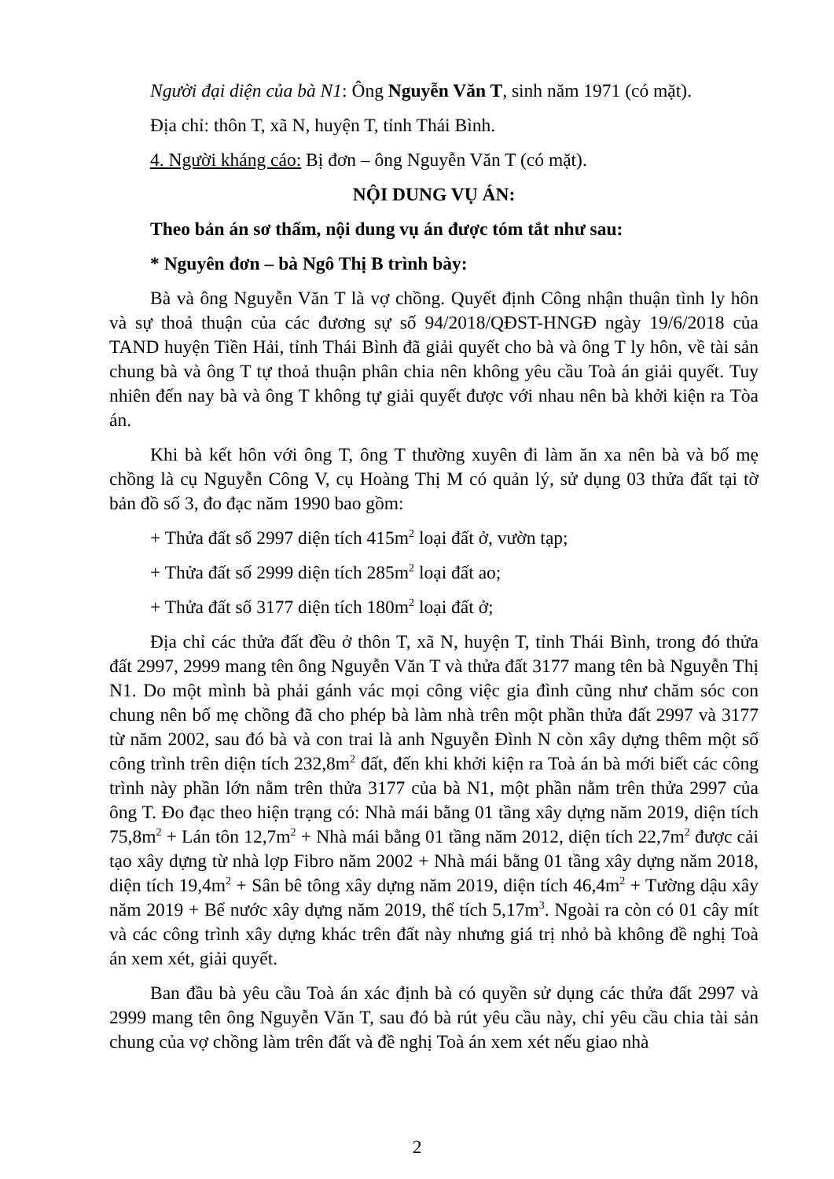Người đại diện của bà N1: Ông Nguyễn Văn T, sinh năm 1971 (có mặt).
Địa chỉ: thôn T, xã N, huyện T, tỉnh Thái Bình.
4. Người kháng cáo: Bị đơn – ông Nguyễn Văn T (có mặt).
NỘI DUNG VỤ ÁN:
Theo bản án sơ thẩm, nội dung vụ án được tóm tắt như sau:
* Nguyên đơn – bà Ngô Thị B trình bày:
Bà và ông Nguyễn Văn T là vợ chồng. Quyết định Công nhận thuận tình ly hôn và sự thoả thuận của các đương sự số 94/2018/QĐST-HNGĐ ngày 19/6/2018 của TAND huyện Tiền Hải, tỉnh Thái Bình đã giải quyết cho bà và ông T ly hôn, về tài sản chung bà và ông T tự thoả thuận phân chia nên không yêu cầu Toà án giải quyết. Tuy nhiên đến nay bà và ông T không tự giải quyết được với nhau nên bà khởi kiện ra Tòa án.
Khi bà kết hôn với ông T, ông T thường xuyên đi làm ăn xa nên bà và bố mẹ chồng là cụ Nguyễn Công V, cụ Hoàng Thị M có quản lý, sử dụng 03 thửa đất tại tờ bản đồ số 3, đo đạc năm 1990 bao gồm:
+ Thửa đất số 2997 diện tích 415m<sup>2</sup> loại đất ở, vườn tạp;
+ Thửa đất số 2999 diện tích 285m<sup>2</sup> loại đất ao;
+ Thửa đất số 3177 diện tích 180m<sup>2</sup> loại đất ở;
Địa chỉ các thửa đất đều ở thôn T, xã N, huyện T, tỉnh Thái Bình, trong đó thửa đất 2997, 2999 mang tên ông Nguyễn Văn T và thửa đất 3177 mang tên bà Nguyễn Thị N1. Do một mình bà phải gánh vác mọi công việc gia đình cũng như chăm sóc con chung nên bố mẹ chồng đã cho phép bà làm nhà trên một phần thửa đất 2997 và 3177 từ năm 2002, sau đó bà và con trai là anh Nguyễn Đình N còn xây dựng thêm một số công trình trên diện tích 232,8m<sup>2</sup> đất, đến khi khởi kiện ra Toà án bà mới biết các công trình này phần lớn nằm trên thửa 3177 của bà N1, một phần nằm trên thửa 2997 của ông T. Đo đạc theo hiện trạng có: Nhà mái bằng 01 tầng xây dựng năm 2019, diện tích 75,8m<sup>2</sup> + Lán tôn 12,7m<sup>2</sup> + Nhà mái bằng 01 tầng năm 2012, diện tích 22,7m<sup>2</sup> được cải tạo xây dựng từ nhà lợp Fibro năm 2002 + Nhà mái bằng 01 tầng xây dựng năm 2018, diện tích 19,4m<sup>2</sup> + Sân bê tông xây dựng năm 2019, diện tích 46,4m<sup>2</sup> + Tường dậu xây năm 2019 + Bể nước xây dựng năm 2019, thể tích 5,17m<sup>3</sup>. Ngoài ra còn có 01 cây mít và các công trình xây dựng khác trên đất này nhưng giá trị nhỏ bà không đề nghị Toà án xem xét, giải quyết.
Ban đầu bà yêu cầu Toà án xác định bà có quyền sử dụng các thửa đất 2997 và 2999 mang tên ông Nguyễn Văn T, sau đó bà rút yêu cầu này, chỉ yêu cầu chia tài sản chung của vợ chồng làm trên đất và đề nghị Toà án xem xét nếu giao nhà
2